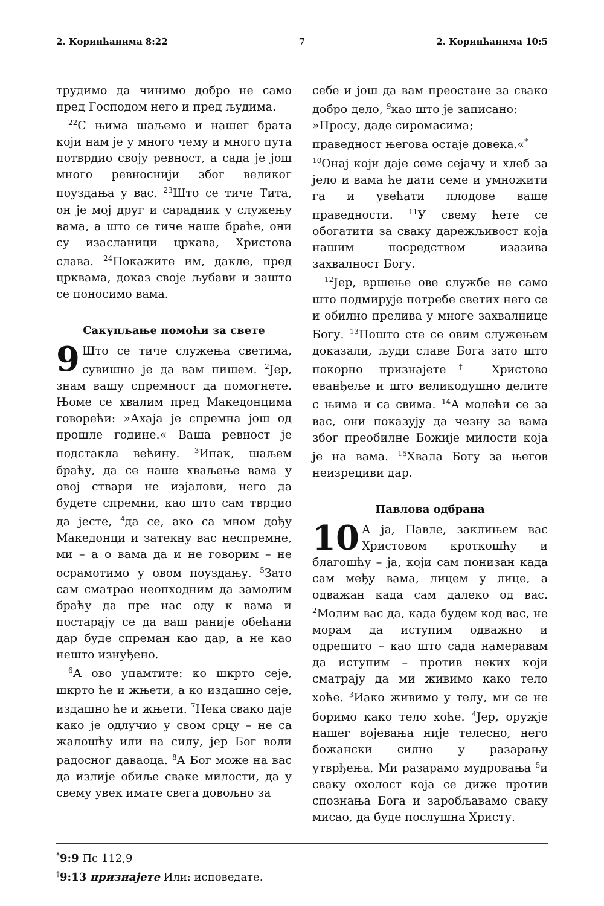2. Коринћанима 8:22 7 2. Коринћанима 10:5
трудимо да чинимо добро не само пред Господом него и пред људима.
<sup>22</sup> С њима шаљемо и нашег брата који нам је у много чему и много пута потврдио своју ревност, а сада је још много ревноснији због великог поуздања у вас. <sup>23</sup>Што се тиче Тита, он је мој друг и сарадник у служењу вама, а што се тиче наше браће, они су изасланици цркава, Христова слава. <sup>24</sup>Покажите им, дакле, пред црквама, доказ своје љубави и зашто се поносимо вама.
Сакупљање помоћи за свете
9 Што се тиче служења светима, сувишно је да вам пишем. <sup>2</sup>Јер, знам вашу спремност да помогнете. Њоме се хвалим пред Македонцима говорећи: »Ахаја је спремна још од прошле године.« Ваша ревност је подстакла већину. <sup>3</sup>Ипак, шаљем браћу, да се наше хваљење вама у овој ствари не изјалови, него да будете спремни, као што сам тврдио да јесте, <sup>4</sup>да се, ако са мном дођу Македонци и затекну вас неспремне, ми – а о вама да и не говорим – не осрамотимо у овом поуздању. <sup>5</sup>Зато сам сматрао неопходним да замолим браћу да пре нас оду к вама и постарају се да ваш раније обећани дар буде спреман као дар, а не као нешто изнуђено.
<sup>6</sup> А ово упамтите: ко шкрто сеје, шкрто ће и жњети, а ко издашно сеје, издашно ће и жњети. <sup>7</sup>Нека свако даје како је одлучио у свом срцу – не са жалошћу или на силу, јер Бог воли радосног даваоца. <sup>8</sup>А Бог може на вас да излије обиље сваке милости, да у свему увек имате свега довољно за
себе и још да вам преостане за свако добро дело, <sup>9</sup>као што је записано:
»Просу, даде сиромасима;
праведност његова остаје довека.«<sup>*</sup>
<sup>10</sup> Онај који даје семе сејачу и хлеб за јело и вама ће дати семе и умножити га и увећати плодове ваше праведности. <sup>11</sup>У свему ћете се обогатити за сваку дарежљивост која нашим посредством изазива захвалност Богу.
<sup>12</sup> Јер, вршење ове службе не само што подмирује потребе светих него се и обилно прелива у многе захвалнице Богу. <sup>13</sup>Пошто сте се овим служењем доказали, људи славе Бога зато што покорно признајете<sup>†</sup> Христово еванђеље и што великодушно делите с њима и са свима. <sup>14</sup>А молећи се за вас, они показују да чезну за вама због преобилне Божије милости која је на вама. <sup>15</sup>Хвала Богу за његов неизрециви дар.
Павлова одбрана
10 А ја, Павле, заклињем вас Христовом кроткошћу и благошћу – ја, који сам понизан када сам међу вама, лицем у лице, а одважан када сам далеко од вас. <sup>2</sup>Молим вас да, када будем код вас, не морам да иступим одважно и одрешито – као што сада намеравам да иступим – против неких који сматрају да ми живимо како тело хоће. <sup>3</sup>Иако живимо у телу, ми се не боримо како тело хоће. <sup>4</sup>Јер, оружје нашег војевања није телесно, него божански силно у разарању утврђења. Ми разарамо мудровања <sup>5</sup>и сваку охолост која се диже против спознања Бога и заробљавамо сваку мисао, да буде послушна Христу.
<sup>*</sup> 9:9 Пс 112,9
<sup>†</sup> 9:13 признајете Или: исповедате.